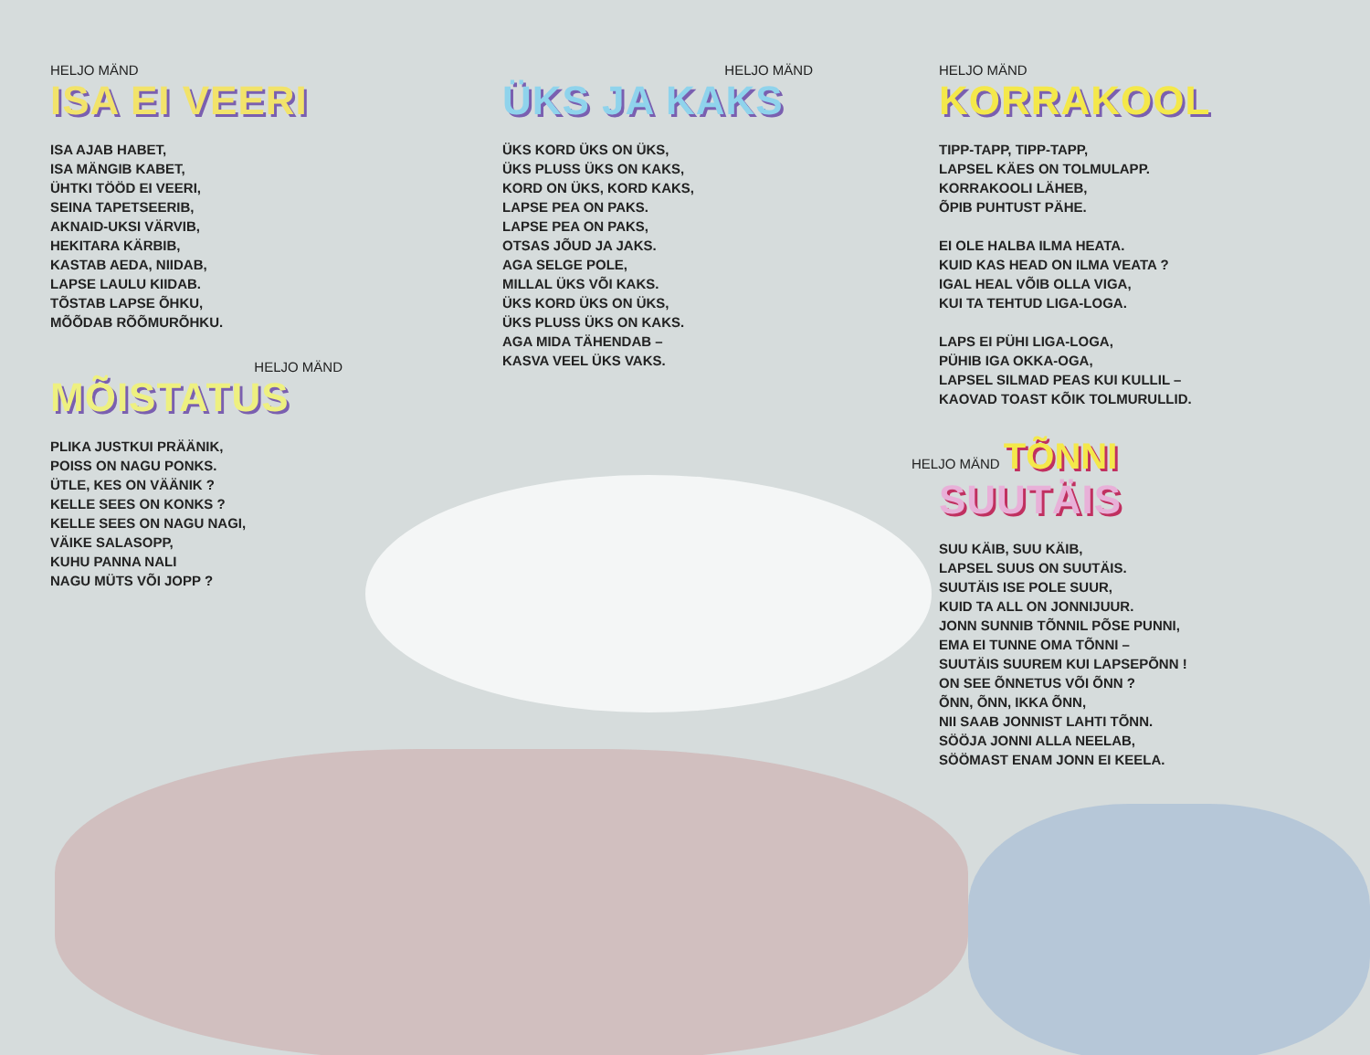HELJO MÄND
ISA EI VEERI
ISA AJAB HABET,
ISA MÄNGIB KABET,
ÜHTKI TÖÖD EI VEERI,
SEINA TAPETSEERIB,
AKNAID-UKSI VÄRVIB,
HEKITARA KÄRBIB,
KASTAB AEDA, NIIDAB,
LAPSE LAULU KIIDAB.
TÕSTAB LAPSE ÕHKU,
MÕÕDAB RÕÕMURÕHKU.
HELJO MÄND
MÕISTATUS
PLIKA JUSTKUI PRÄÄNIK,
POISS ON NAGU PONKS.
ÜTLE, KES ON VÄÄNIK ?
KELLE SEES ON KONKS ?
KELLE SEES ON NAGU NAGI,
VÄIKE SALASOPP,
KUHU PANNA NALI
NAGU MÜTS VÕI JOPP ?
HELJO MÄND
ÜKS JA KAKS
ÜKS KORD ÜKS ON ÜKS,
ÜKS PLUSS ÜKS ON KAKS,
KORD ON ÜKS, KORD KAKS,
LAPSE PEA ON PAKS.
LAPSE PEA ON PAKS,
OTSAS JÕUD JA JAKS.
AGA SELGE POLE,
MILLAL ÜKS VÕI KAKS.
ÜKS KORD ÜKS ON ÜKS,
ÜKS PLUSS ÜKS ON KAKS.
AGA MIDA TÄHENDAB –
KASVA VEEL ÜKS VAKS.
HELJO MÄND
KORRAKOOL
TIPP-TAPP, TIPP-TAPP,
LAPSEL KÄES ON TOLMULAPP.
KORRAKOOLI LÄHEB,
ÕPIB PUHTUST PÄHE.
EI OLE HALBA ILMA HEATA.
KUID KAS HEAD ON ILMA VEATA ?
IGAL HEAL VÕIB OLLA VIGA,
KUI TA TEHTUD LIGA-LOGA.
LAPS EI PÜHI LIGA-LOGA,
PÜHIB IGA OKKA-OGA,
LAPSEL SILMAD PEAS KUI KULLIL –
KAOVAD TOAST KÕIK TOLMURULLID.
HELJO MÄND TÕNNI
SUUTÄIS
SUU KÄIB, SUU KÄIB,
LAPSEL SUUS ON SUUTÄIS.
SUUTÄIS ISE POLE SUUR,
KUID TA ALL ON JONNIJUUR.
JONN SUNNIB TÕNNIL PÕSE PUNNI,
EMA EI TUNNE OMA TÕNNI –
SUUTÄIS SUUREM KUI LAPSEPÕNN !
ON SEE ÕNNETUS VÕI ÕNN ?
ÕNN, ÕNN, IKKA ÕNN,
NII SAAB JONNIST LAHTI TÕNN.
SÖÖJA JONNI ALLA NEELAB,
SÖÖMAST ENAM JONN EI KEELA.